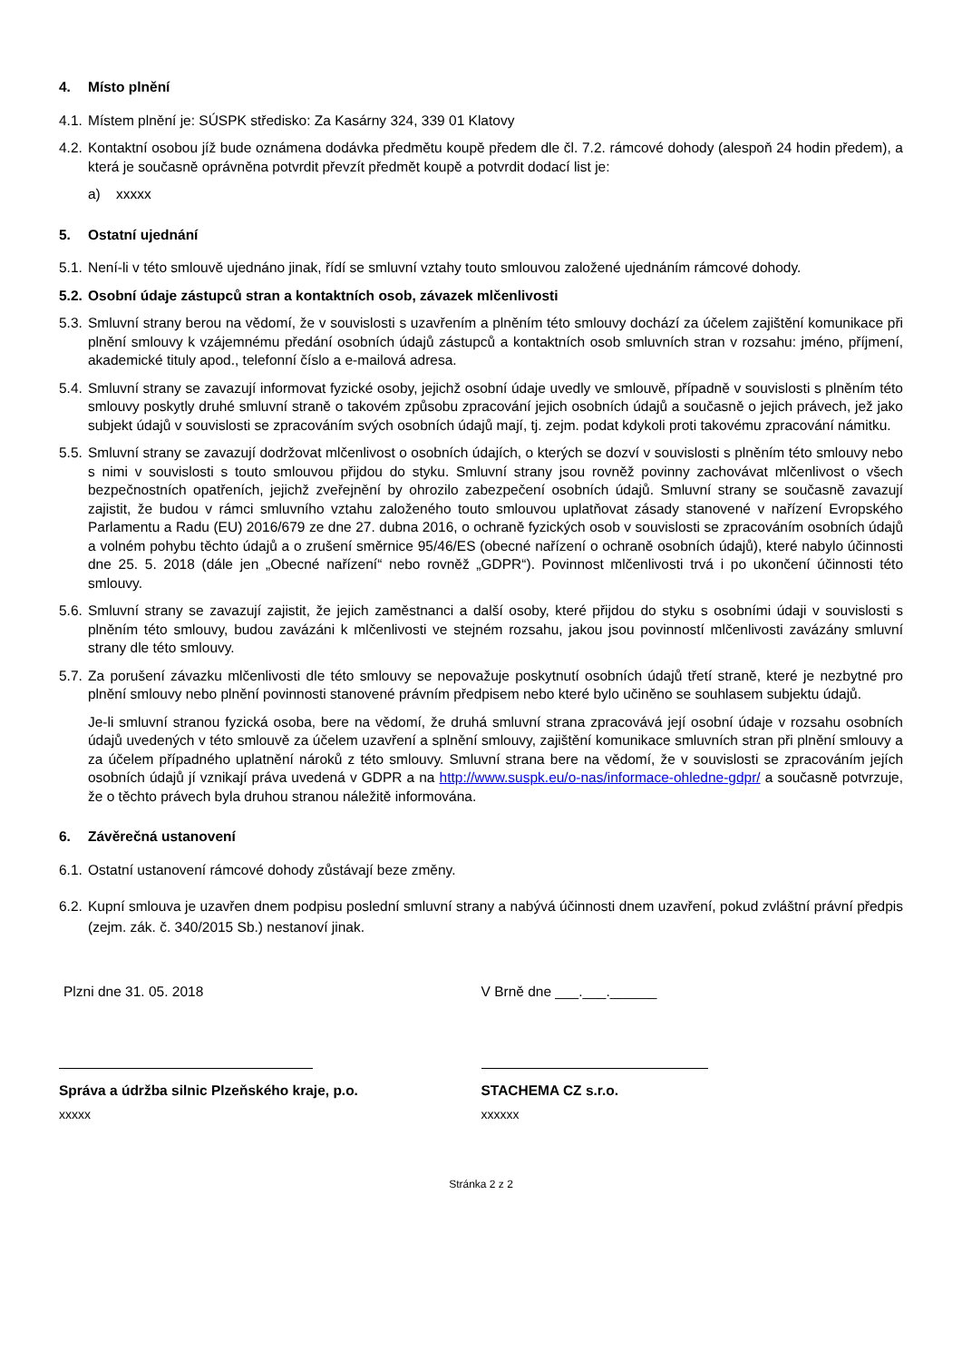4. Místo plnění
4.1.
Místem plnění je: SÚSPK středisko: Za Kasárny 324, 339 01 Klatovy
4.2.
Kontaktní osobou jíž bude oznámena dodávka předmětu koupě předem dle čl. 7.2. rámcové dohody (alespoň 24 hodin předem), a která je současně oprávněna potvrdit převzít předmět koupě a potvrdit dodací list je:
a) xxxxx
5. Ostatní ujednání
5.1.
Není-li v této smlouvě ujednáno jinak, řídí se smluvní vztahy touto smlouvou založené ujednáním rámcové dohody.
5.2.
Osobní údaje zástupců stran a kontaktních osob, závazek mlčenlivosti
5.3.
Smluvní strany berou na vědomí, že v souvislosti s uzavřením a plněním této smlouvy dochází za účelem zajištění komunikace při plnění smlouvy k vzájemnému předání osobních údajů zástupců a kontaktních osob smluvních stran v rozsahu: jméno, příjmení, akademické tituly apod., telefonní číslo a e-mailová adresa.
5.4.
Smluvní strany se zavazují informovat fyzické osoby, jejichž osobní údaje uvedly ve smlouvě, případně v souvislosti s plněním této smlouvy poskytly druhé smluvní straně o takovém způsobu zpracování jejich osobních údajů a současně o jejich právech, jež jako subjekt údajů v souvislosti se zpracováním svých osobních údajů mají, tj. zejm. podat kdykoli proti takovému zpracování námitku.
5.5.
Smluvní strany se zavazují dodržovat mlčenlivost o osobních údajích, o kterých se dozví v souvislosti s plněním této smlouvy nebo s nimi v souvislosti s touto smlouvou přijdou do styku. Smluvní strany jsou rovněž povinny zachovávat mlčenlivost o všech bezpečnostních opatřeních, jejichž zveřejnění by ohrozilo zabezpečení osobních údajů. Smluvní strany se současně zavazují zajistit, že budou v rámci smluvního vztahu založeného touto smlouvou uplatňovat zásady stanovené v nařízení Evropského Parlamentu a Radu (EU) 2016/679 ze dne 27. dubna 2016, o ochraně fyzických osob v souvislosti se zpracováním osobních údajů a volném pohybu těchto údajů a o zrušení směrnice 95/46/ES (obecné nařízení o ochraně osobních údajů), které nabylo účinnosti dne 25. 5. 2018 (dále jen „Obecné nařízení“ nebo rovněž „GDPR“). Povinnost mlčenlivosti trvá i po ukončení účinnosti této smlouvy.
5.6.
Smluvní strany se zavazují zajistit, že jejich zaměstnanci a další osoby, které přijdou do styku s osobními údaji v souvislosti s plněním této smlouvy, budou zavázáni k mlčenlivosti ve stejném rozsahu, jakou jsou povinností mlčenlivosti zavázány smluvní strany dle této smlouvy.
5.7.
Za porušení závazku mlčenlivosti dle této smlouvy se nepovažuje poskytnutí osobních údajů třetí straně, které je nezbytné pro plnění smlouvy nebo plnění povinnosti stanovené právním předpisem nebo které bylo učiněno se souhlasem subjektu údajů.
Je-li smluvní stranou fyzická osoba, bere na vědomí, že druhá smluvní strana zpracovává její osobní údaje v rozsahu osobních údajů uvedených v této smlouvě za účelem uzavření a splnění smlouvy, zajištění komunikace smluvních stran při plnění smlouvy a za účelem případného uplatnění nároků z této smlouvy. Smluvní strana bere na vědomí, že v souvislosti se zpracováním jejích osobních údajů jí vznikají práva uvedená v GDPR a na http://www.suspk.eu/o-nas/informace-ohledne-gdpr/ a současně potvrzuje, že o těchto právech byla druhou stranou náležitě informována.
6. Závěrečná ustanovení
6.1.
Ostatní ustanovení rámcové dohody zůstávají beze změny.
6.2.
Kupní smlouva je uzavřen dnem podpisu poslední smluvní strany a nabývá účinnosti dnem uzavření, pokud zvláštní právní předpis (zejm. zák. č. 340/2015 Sb.) nestanoví jinak.
Plzni dne 31. 05. 2018
Správa a údržba silnic Plzeňského kraje, p.o.
xxxxx
V Brně dne ___.___.______
STACHEMA CZ s.r.o.
xxxxxx
Stránka 2 z 2